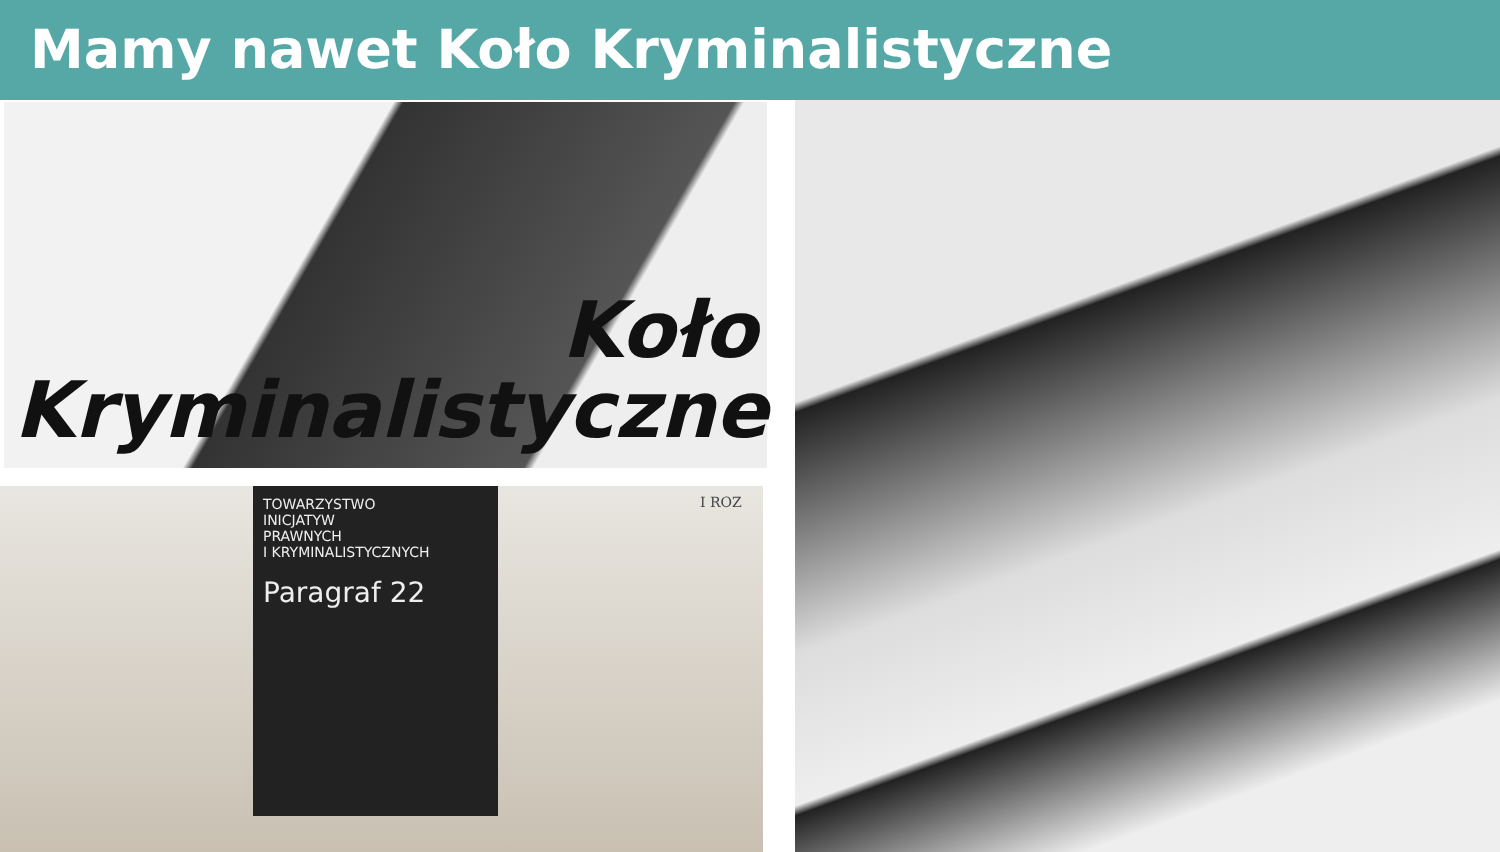Mamy nawet Koło Kryminalistyczne
Koło
Kryminalistyczne
TOWARZYSTWO
INICJATYW
PRAWNYCH
I KRYMINALISTYCZNYCH
Paragraf 22
I ROZ